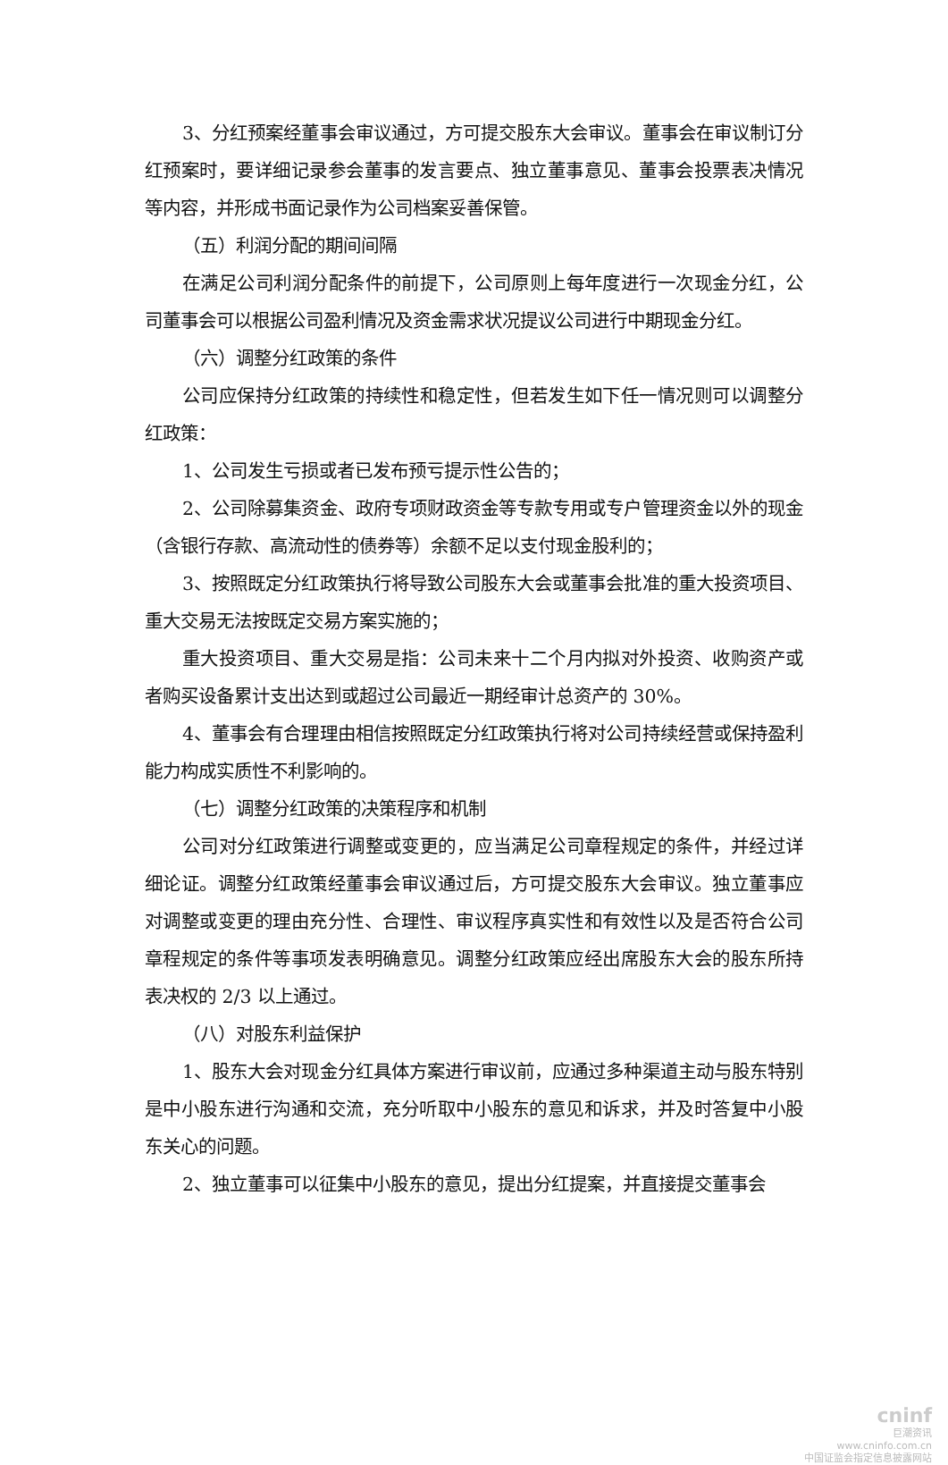3、分红预案经董事会审议通过，方可提交股东大会审议。董事会在审议制订分红预案时，要详细记录参会董事的发言要点、独立董事意见、董事会投票表决情况等内容，并形成书面记录作为公司档案妥善保管。
（五）利润分配的期间间隔
在满足公司利润分配条件的前提下，公司原则上每年度进行一次现金分红，公司董事会可以根据公司盈利情况及资金需求状况提议公司进行中期现金分红。
（六）调整分红政策的条件
公司应保持分红政策的持续性和稳定性，但若发生如下任一情况则可以调整分红政策：
1、公司发生亏损或者已发布预亏提示性公告的；
2、公司除募集资金、政府专项财政资金等专款专用或专户管理资金以外的现金（含银行存款、高流动性的债券等）余额不足以支付现金股利的；
3、按照既定分红政策执行将导致公司股东大会或董事会批准的重大投资项目、重大交易无法按既定交易方案实施的；
重大投资项目、重大交易是指：公司未来十二个月内拟对外投资、收购资产或者购买设备累计支出达到或超过公司最近一期经审计总资产的 30%。
4、董事会有合理理由相信按照既定分红政策执行将对公司持续经营或保持盈利能力构成实质性不利影响的。
（七）调整分红政策的决策程序和机制
公司对分红政策进行调整或变更的，应当满足公司章程规定的条件，并经过详细论证。调整分红政策经董事会审议通过后，方可提交股东大会审议。独立董事应对调整或变更的理由充分性、合理性、审议程序真实性和有效性以及是否符合公司章程规定的条件等事项发表明确意见。调整分红政策应经出席股东大会的股东所持表决权的 2/3 以上通过。
（八）对股东利益保护
1、股东大会对现金分红具体方案进行审议前，应通过多种渠道主动与股东特别是中小股东进行沟通和交流，充分听取中小股东的意见和诉求，并及时答复中小股东关心的问题。
2、独立董事可以征集中小股东的意见，提出分红提案，并直接提交董事会
cninf
巨潮资讯
www.cninfo.com.cn
中国证监会指定信息披露网站